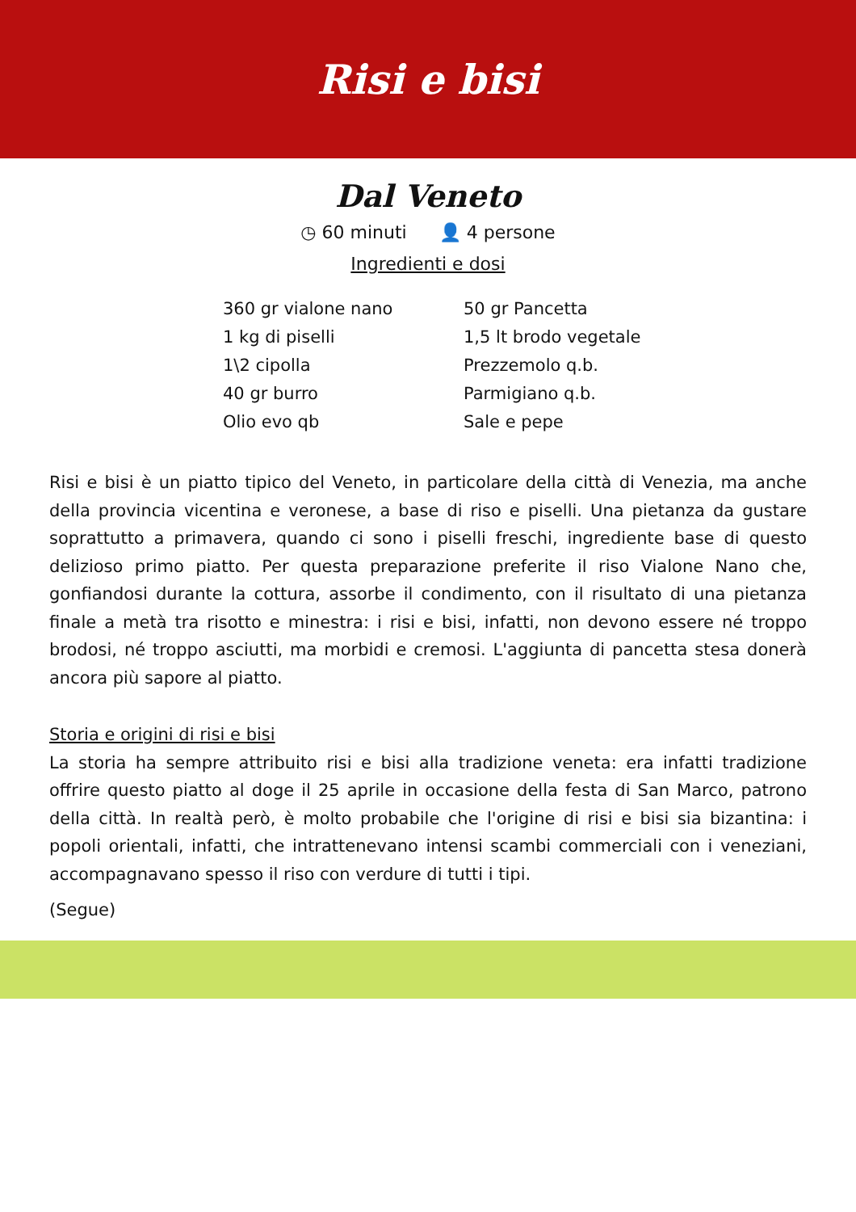Risi e bisi
Dal Veneto
◷ 60 minuti 👤 4 persone
Ingredienti e dosi
360 gr vialone nano
1 kg di piselli
1\2 cipolla
40 gr burro
Olio evo qb
50 gr Pancetta
1,5 lt brodo vegetale
Prezzemolo q.b.
Parmigiano q.b.
Sale e pepe
Risi e bisi è un piatto tipico del Veneto, in particolare della città di Venezia, ma anche della provincia vicentina e veronese, a base di riso e piselli. Una pietanza da gustare soprattutto a primavera, quando ci sono i piselli freschi, ingrediente base di questo delizioso primo piatto. Per questa preparazione preferite il riso Vialone Nano che, gonfiandosi durante la cottura, assorbe il condimento, con il risultato di una pietanza finale a metà tra risotto e minestra: i risi e bisi, infatti, non devono essere né troppo brodosi, né troppo asciutti, ma morbidi e cremosi. L'aggiunta di pancetta stesa donerà ancora più sapore al piatto.
Storia e origini di risi e bisi
La storia ha sempre attribuito risi e bisi alla tradizione veneta: era infatti tradizione offrire questo piatto al doge il 25 aprile in occasione della festa di San Marco, patrono della città. In realtà però, è molto probabile che l'origine di risi e bisi sia bizantina: i popoli orientali, infatti, che intrattenevano intensi scambi commerciali con i veneziani, accompagnavano spesso il riso con verdure di tutti i tipi.
(Segue)